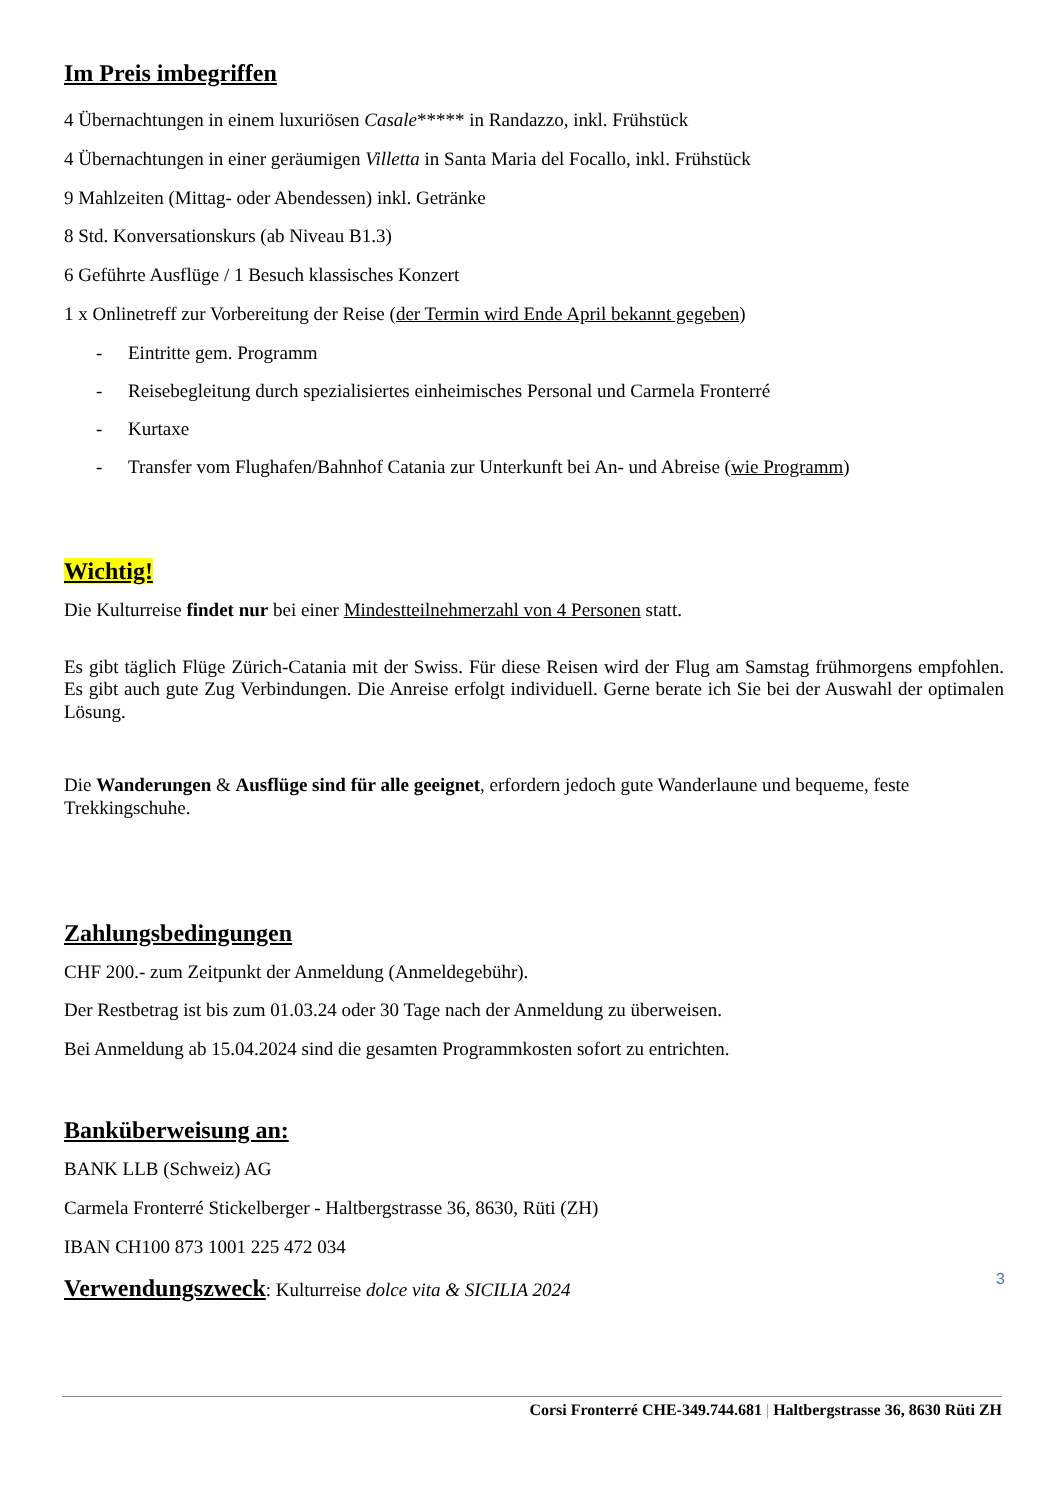Im Preis imbegriffen
4 Übernachtungen in einem luxuriösen Casale***** in Randazzo, inkl. Frühstück
4 Übernachtungen in einer geräumigen Villetta in Santa Maria del Focallo, inkl. Frühstück
9 Mahlzeiten (Mittag- oder Abendessen) inkl. Getränke
8 Std. Konversationskurs (ab Niveau B1.3)
6 Geführte Ausflüge / 1 Besuch klassisches Konzert
1 x Onlinetreff zur Vorbereitung der Reise (der Termin wird Ende April bekannt gegeben)
- Eintritte gem. Programm
- Reisebegleitung durch spezialisiertes einheimisches Personal und Carmela Fronterré
- Kurtaxe
- Transfer vom Flughafen/Bahnhof Catania zur Unterkunft bei An- und Abreise (wie Programm)
Wichtig!
Die Kulturreise findet nur bei einer Mindestteilnehmerzahl von 4 Personen statt.
Es gibt täglich Flüge Zürich-Catania mit der Swiss. Für diese Reisen wird der Flug am Samstag frühmorgens empfohlen. Es gibt auch gute Zug Verbindungen. Die Anreise erfolgt individuell. Gerne berate ich Sie bei der Auswahl der optimalen Lösung.
Die Wanderungen & Ausflüge sind für alle geeignet, erfordern jedoch gute Wanderlaune und bequeme, feste Trekkingschuhe.
Zahlungsbedingungen
CHF 200.- zum Zeitpunkt der Anmeldung (Anmeldegebühr).
Der Restbetrag ist bis zum 01.03.24 oder 30 Tage nach der Anmeldung zu überweisen.
Bei Anmeldung ab 15.04.2024 sind die gesamten Programmkosten sofort zu entrichten.
Banküberweisung an:
BANK LLB (Schweiz) AG
Carmela Fronterré Stickelberger - Haltbergstrasse 36, 8630, Rüti (ZH)
IBAN CH100 873 1001 225 472 034
Verwendungszweck: Kulturreise dolce vita & SICILIA 2024
3
Corsi Fronterré CHE-349.744.681 | Haltbergstrasse 36, 8630 Rüti ZH